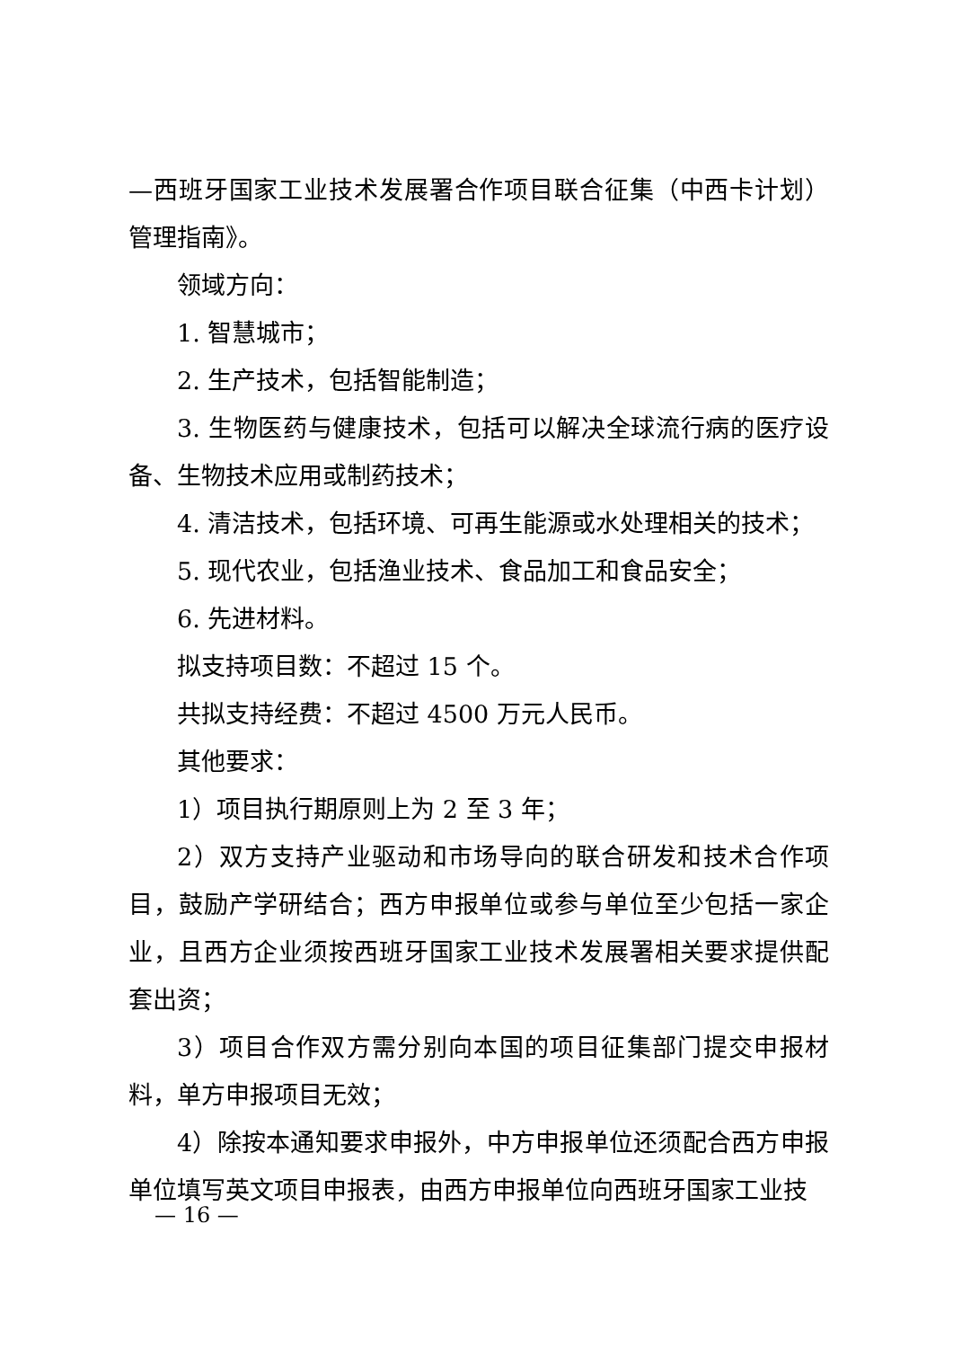—西班牙国家工业技术发展署合作项目联合征集（中西卡计划）管理指南》。
领域方向：
1. 智慧城市；
2. 生产技术，包括智能制造；
3. 生物医药与健康技术，包括可以解决全球流行病的医疗设备、生物技术应用或制药技术；
4. 清洁技术，包括环境、可再生能源或水处理相关的技术；
5. 现代农业，包括渔业技术、食品加工和食品安全；
6. 先进材料。
拟支持项目数：不超过 15 个。
共拟支持经费：不超过 4500 万元人民币。
其他要求：
1）项目执行期原则上为 2 至 3 年；
2）双方支持产业驱动和市场导向的联合研发和技术合作项目，鼓励产学研结合；西方申报单位或参与单位至少包括一家企业，且西方企业须按西班牙国家工业技术发展署相关要求提供配套出资；
3）项目合作双方需分别向本国的项目征集部门提交申报材料，单方申报项目无效；
4）除按本通知要求申报外，中方申报单位还须配合西方申报单位填写英文项目申报表，由西方申报单位向西班牙国家工业技
— 16 —